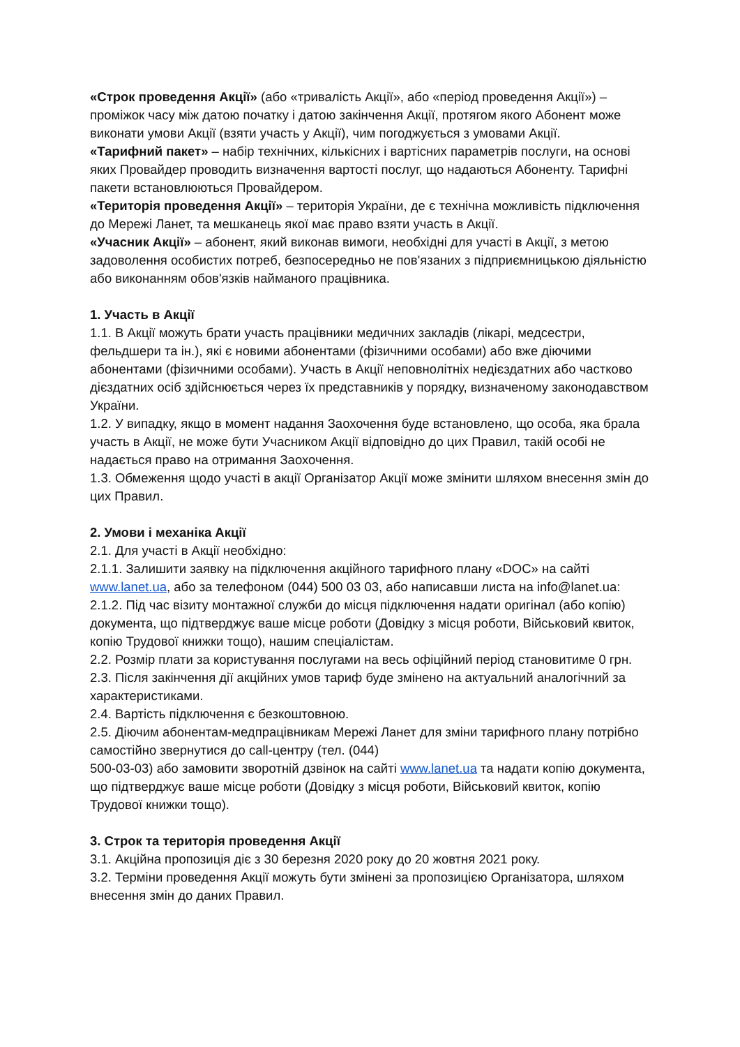«Строк проведення Акції» (або «тривалість Акції», або «період проведення Акції») – проміжок часу між датою початку і датою закінчення Акції, протягом якого Абонент може виконати умови Акції (взяти участь у Акції), чим погоджується з умовами Акції.
«Тарифний пакет» – набір технічних, кількісних і вартісних параметрів послуги, на основі яких Провайдер проводить визначення вартості послуг, що надаються Абоненту. Тарифні пакети встановлюються Провайдером.
«Територія проведення Акції» – територія України, де є технічна можливість підключення до Мережі Ланет, та мешканець якої має право взяти участь в Акції.
«Учасник Акції» – абонент, який виконав вимоги, необхідні для участі в Акції, з метою задоволення особистих потреб, безпосередньо не пов'язаних з підприємницькою діяльністю або виконанням обов'язків найманого працівника.
1. Участь в Акції
1.1. В Акції можуть брати участь працівники медичних закладів (лікарі, медсестри, фельдшери та ін.), які є новими абонентами (фізичними особами) або вже діючими абонентами (фізичними особами). Участь в Акції неповнолітніх недієздатних або частково дієздатних осіб здійснюється через їх представників у порядку, визначеному законодавством України.
1.2. У випадку, якщо в момент надання Заохочення буде встановлено, що особа, яка брала участь в Акції, не може бути Учасником Акції відповідно до цих Правил, такій особі не надається право на отримання Заохочення.
1.3. Обмеження щодо участі в акції Організатор Акції може змінити шляхом внесення змін до цих Правил.
2. Умови і механіка Акції
2.1. Для участі в Акції необхідно:
2.1.1. Залишити заявку на підключення акційного тарифного плану «DOC» на сайті www.lanet.ua, або за телефоном (044) 500 03 03, або написавши листа на info@lanet.ua:
2.1.2. Під час візиту монтажної служби до місця підключення надати оригінал (або копію) документа, що підтверджує ваше місце роботи (Довідку з місця роботи, Військовий квиток, копію Трудової книжки тощо), нашим спеціалістам.
2.2. Розмір плати за користування послугами на весь офіційний період становитиме 0 грн.
2.3. Після закінчення дії акційних умов тариф буде змінено на актуальний аналогічний за характеристиками.
2.4. Вартість підключення є безкоштовною.
2.5. Діючим абонентам-медпрацівникам Мережі Ланет для зміни тарифного плану потрібно самостійно звернутися до call-центру (тел. (044)
500-03-03) або замовити зворотній дзвінок на сайті www.lanet.ua та надати копію документа, що підтверджує ваше місце роботи (Довідку з місця роботи, Військовий квиток, копію Трудової книжки тощо).
3. Строк та територія проведення Акції
3.1. Акційна пропозиція діє з 30 березня 2020 року до 20 жовтня 2021 року.
3.2. Терміни проведення Акції можуть бути змінені за пропозицією Організатора, шляхом внесення змін до даних Правил.